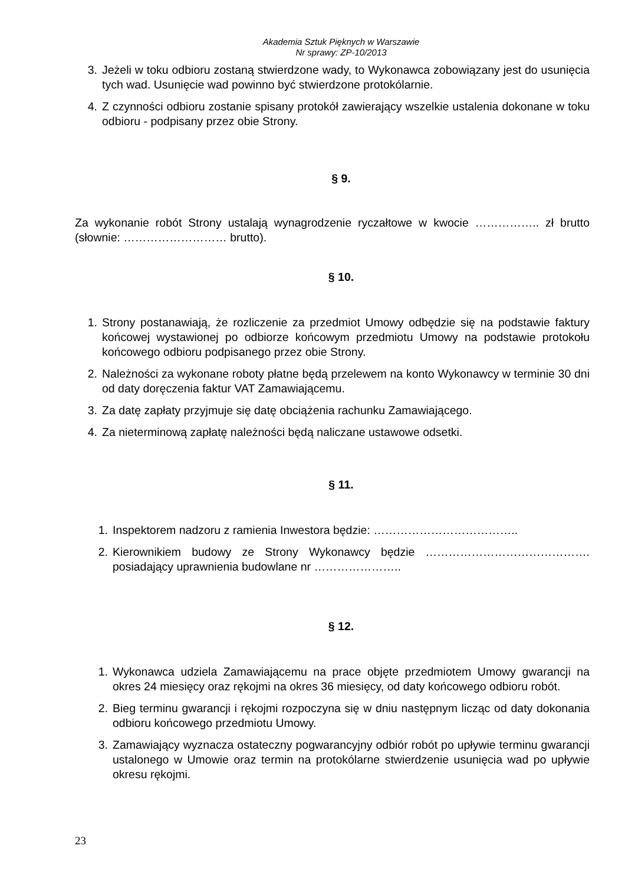Akademia Sztuk Pięknych w Warszawie
Nr sprawy: ZP-10/2013
3. Jeżeli w toku odbioru zostaną stwierdzone wady, to Wykonawca zobowiązany jest do usunięcia tych wad. Usunięcie wad powinno być stwierdzone protokólarnie.
4. Z czynności odbioru zostanie spisany protokół zawierający wszelkie ustalenia dokonane w toku odbioru - podpisany przez obie Strony.
§ 9.
Za wykonanie robót Strony ustalają wynagrodzenie ryczałtowe w kwocie …………….. zł brutto (słownie: ……………………… brutto).
§ 10.
1. Strony postanawiają, że rozliczenie za przedmiot Umowy odbędzie się na podstawie faktury końcowej wystawionej po odbiorze końcowym przedmiotu Umowy na podstawie protokołu końcowego odbioru podpisanego przez obie Strony.
2. Należności za wykonane roboty płatne będą przelewem na konto Wykonawcy w terminie 30 dni od daty doręczenia faktur VAT Zamawiającemu.
3. Za datę zapłaty przyjmuje się datę obciążenia rachunku Zamawiającego.
4. Za nieterminową zapłatę należności będą naliczane ustawowe odsetki.
§ 11.
1. Inspektorem nadzoru z ramienia Inwestora będzie: ………………………………..
2. Kierownikiem budowy ze Strony Wykonawcy będzie ……………………………………. posiadający uprawnienia budowlane nr …………………..
§ 12.
1. Wykonawca udziela Zamawiającemu na prace objęte przedmiotem Umowy gwarancji na okres 24 miesięcy oraz rękojmi na okres 36 miesięcy, od daty końcowego odbioru robót.
2. Bieg terminu gwarancji i rękojmi rozpoczyna się w dniu następnym licząc od daty dokonania odbioru końcowego przedmiotu Umowy.
3. Zamawiający wyznacza ostateczny pogwarancyjny odbiór robót po upływie terminu gwarancji ustalonego w Umowie oraz termin na protokólarne stwierdzenie usunięcia wad po upływie okresu rękojmi.
23